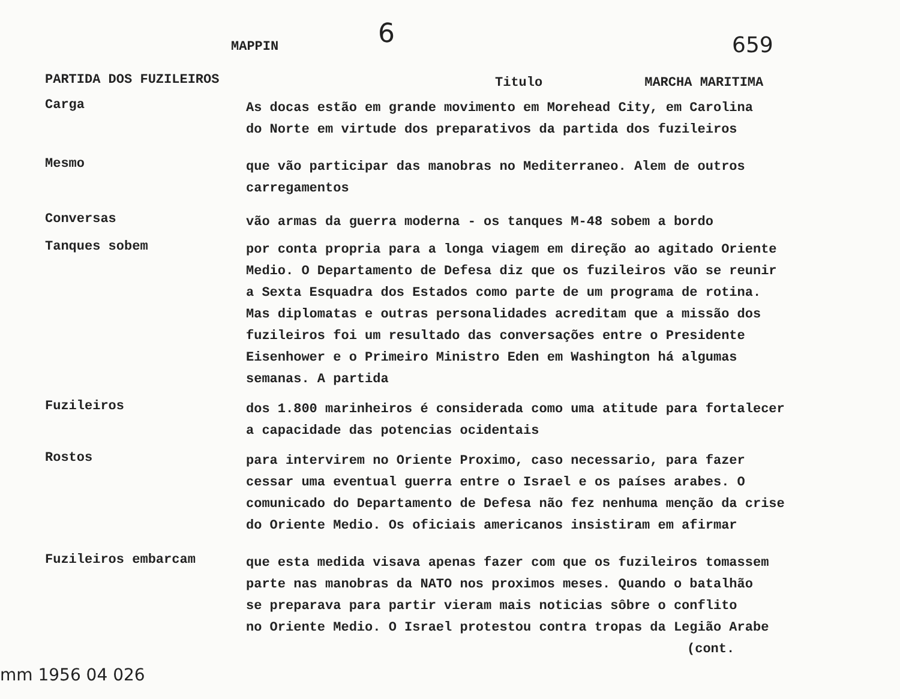MAPPIN
6
659
PARTIDA DOS FUZILEIROS
Titulo MARCHA MARITIMA
Carga
As docas estão em grande movimento em Morehead City, em Carolina
do Norte em virtude dos preparativos da partida dos fuzileiros
Mesmo
que vão participar das manobras no Mediterraneo. Alem de outros
carregamentos
Conversas
vão armas da guerra moderna - os tanques M-48 sobem a bordo
Tanques sobem
por conta propria para a longa viagem em direção ao agitado Oriente
Medio. O Departamento de Defesa diz que os fuzileiros vão se reunir
a Sexta Esquadra dos Estados como parte de um programa de rotina.
Mas diplomatas e outras personalidades acreditam que a missão dos
fuzileiros foi um resultado das conversações entre o Presidente
Eisenhower e o Primeiro Ministro Eden em Washington há algumas
semanas. A partida
Fuzileiros
dos 1.800 marinheiros é considerada como uma atitude para fortalecer
a capacidade das potencias ocidentais
Rostos
para intervirem no Oriente Proximo, caso necessario, para fazer
cessar uma eventual guerra entre o Israel e os países arabes. O
comunicado do Departamento de Defesa não fez nenhuma menção da crise
do Oriente Medio. Os oficiais americanos insistiram em afirmar
Fuzileiros embarcam
que esta medida visava apenas fazer com que os fuzileiros tomassem
parte nas manobras da NATO nos proximos meses. Quando o batalhão
se preparava para partir vieram mais noticias sôbre o conflito
no Oriente Medio. O Israel protestou contra tropas da Legião Arabe
(cont.
mm 1956 04 026